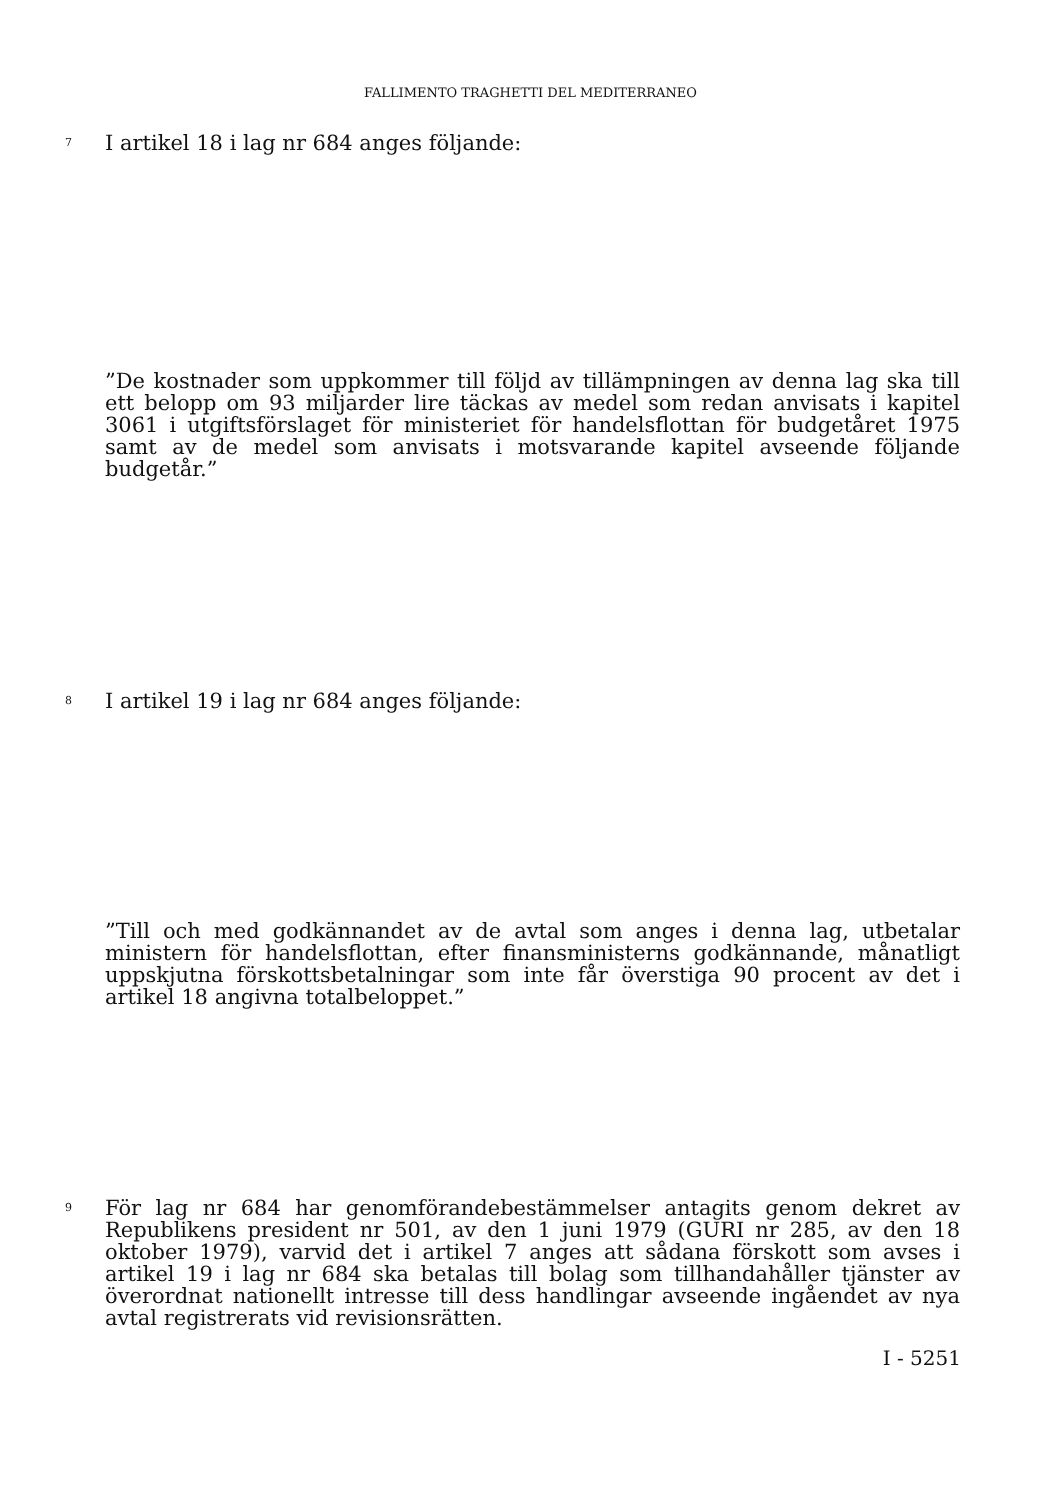FALLIMENTO TRAGHETTI DEL MEDITERRANEO
7 I artikel 18 i lag nr 684 anges följande:
”De kostnader som uppkommer till följd av tillämpningen av denna lag ska till ett belopp om 93 miljarder lire täckas av medel som redan anvisats i kapitel 3061 i utgiftsförslaget för ministeriet för handelsflottan för budgetåret 1975 samt av de medel som anvisats i motsvarande kapitel avseende följande budgetår.”
8 I artikel 19 i lag nr 684 anges följande:
”Till och med godkännandet av de avtal som anges i denna lag, utbetalar ministern för handelsflottan, efter finansministerns godkännande, månatligt uppskjutna förskottsbetalningar som inte får överstiga 90 procent av det i artikel 18 angivna totalbeloppet.”
9 För lag nr 684 har genomförandebestämmelser antagits genom dekret av Republikens president nr 501, av den 1 juni 1979 (GURI nr 285, av den 18 oktober 1979), varvid det i artikel 7 anges att sådana förskott som avses i artikel 19 i lag nr 684 ska betalas till bolag som tillhandahåller tjänster av överordnat nationellt intresse till dess handlingar avseende ingåendet av nya avtal registrerats vid revisionsrätten.
I - 5251